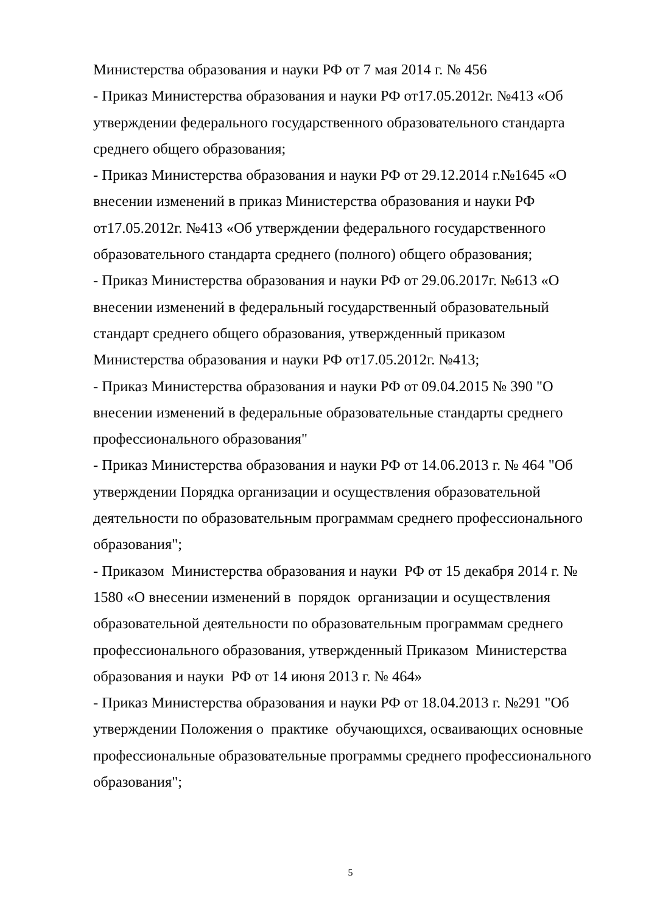Министерства образования и науки РФ от 7 мая 2014 г. № 456
- Приказ Министерства образования и науки РФ от17.05.2012г. №413 «Об утверждении федерального государственного образовательного стандарта среднего общего образования;
- Приказ Министерства образования и науки РФ от 29.12.2014 г.№1645 «О внесении изменений в приказ Министерства образования и науки РФ от17.05.2012г. №413 «Об утверждении федерального государственного образовательного стандарта среднего (полного) общего образования;
- Приказ Министерства образования и науки РФ от 29.06.2017г. №613 «О внесении изменений в федеральный государственный образовательный стандарт среднего общего образования, утвержденный приказом Министерства образования и науки РФ от17.05.2012г. №413;
- Приказ Министерства образования и науки РФ от 09.04.2015 № 390 "О внесении изменений в федеральные образовательные стандарты среднего профессионального образования"
- Приказ Министерства образования и науки РФ от 14.06.2013 г. № 464 "Об утверждении Порядка организации и осуществления образовательной деятельности по образовательным программам среднего профессионального образования";
- Приказом Министерства образования и науки РФ от 15 декабря 2014 г. № 1580 «О внесении изменений в порядок организации и осуществления образовательной деятельности по образовательным программам среднего профессионального образования, утвержденный Приказом Министерства образования и науки РФ от 14 июня 2013 г. № 464»
- Приказ Министерства образования и науки РФ от 18.04.2013 г. №291 "Об утверждении Положения о практике обучающихся, осваивающих основные профессиональные образовательные программы среднего профессионального образования";
5